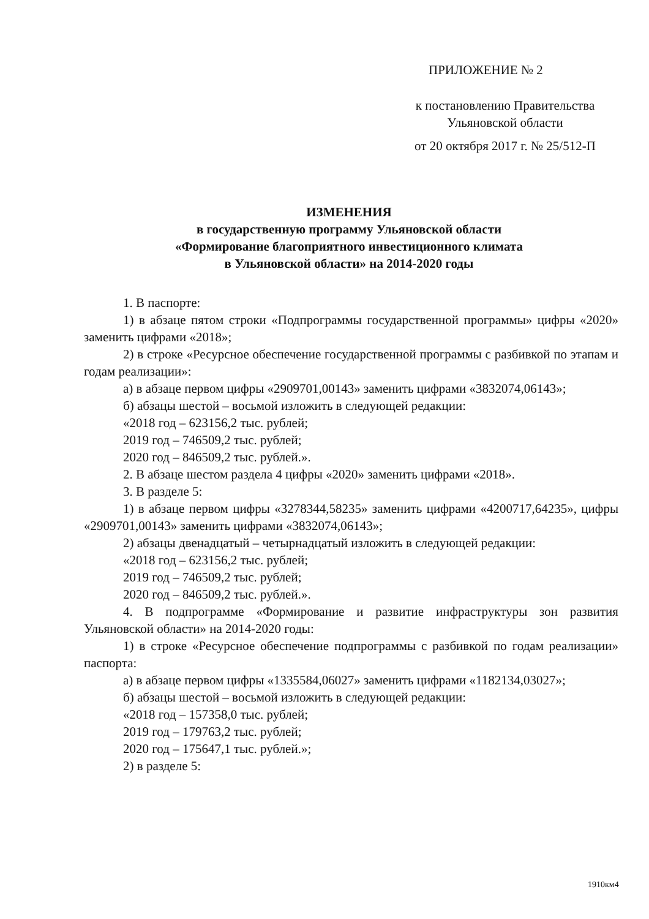ПРИЛОЖЕНИЕ № 2
к постановлению Правительства
Ульяновской области
от 20 октября 2017 г. № 25/512-П
ИЗМЕНЕНИЯ
в государственную программу Ульяновской области
«Формирование благоприятного инвестиционного климата
в Ульяновской области» на 2014-2020 годы
1. В паспорте:
1) в абзаце пятом строки «Подпрограммы государственной программы» цифры «2020» заменить цифрами «2018»;
2) в строке «Ресурсное обеспечение государственной программы с разбивкой по этапам и годам реализации»:
а) в абзаце первом цифры «2909701,00143» заменить цифрами «3832074,06143»;
б) абзацы шестой – восьмой изложить в следующей редакции:
«2018 год – 623156,2 тыс. рублей;
2019 год – 746509,2 тыс. рублей;
2020 год – 846509,2 тыс. рублей.».
2. В абзаце шестом раздела 4 цифры «2020» заменить цифрами «2018».
3. В разделе 5:
1) в абзаце первом цифры «3278344,58235» заменить цифрами «4200717,64235», цифры «2909701,00143» заменить цифрами «3832074,06143»;
2) абзацы двенадцатый – четырнадцатый изложить в следующей редакции:
«2018 год – 623156,2 тыс. рублей;
2019 год – 746509,2 тыс. рублей;
2020 год – 846509,2 тыс. рублей.».
4. В подпрограмме «Формирование и развитие инфраструктуры зон развития Ульяновской области» на 2014-2020 годы:
1) в строке «Ресурсное обеспечение подпрограммы с разбивкой по годам реализации» паспорта:
а) в абзаце первом цифры «1335584,06027» заменить цифрами «1182134,03027»;
б) абзацы шестой – восьмой изложить в следующей редакции:
«2018 год – 157358,0 тыс. рублей;
2019 год – 179763,2 тыс. рублей;
2020 год – 175647,1 тыс. рублей.»;
2) в разделе 5:
1910км4